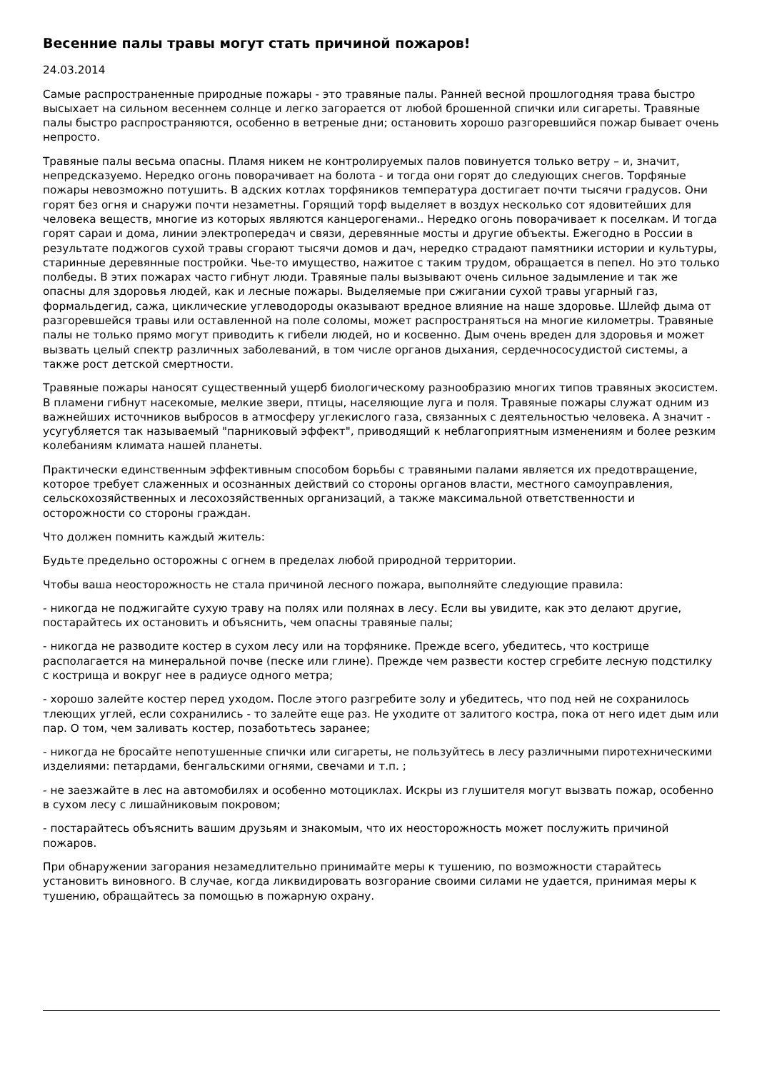Весенние палы травы могут стать причиной пожаров!
24.03.2014
Самые распространенные природные пожары - это травяные палы. Ранней весной прошлогодняя трава быстро высыхает на сильном весеннем солнце и легко загорается от любой брошенной спички или сигареты. Травяные палы быстро распространяются, особенно в ветреные дни; остановить хорошо разгоревшийся пожар бывает очень непросто.
Травяные палы весьма опасны. Пламя никем не контролируемых палов повинуется только ветру – и, значит, непредсказуемо. Нередко огонь поворачивает на болота - и тогда они горят до следующих снегов. Торфяные пожары невозможно потушить. В адских котлах торфяников температура достигает почти тысячи градусов. Они горят без огня и снаружи почти незаметны. Горящий торф выделяет в воздух несколько сот ядовитейших для человека веществ, многие из которых являются канцерогенами.. Нередко огонь поворачивает к поселкам. И тогда горят сараи и дома, линии электропередач и связи, деревянные мосты и другие объекты. Ежегодно в России в результате поджогов сухой травы сгорают тысячи домов и дач, нередко страдают памятники истории и культуры, старинные деревянные постройки. Чье-то имущество, нажитое с таким трудом, обращается в пепел. Но это только полбеды. В этих пожарах часто гибнут люди. Травяные палы вызывают очень сильное задымление и так же опасны для здоровья людей, как и лесные пожары. Выделяемые при сжигании сухой травы угарный газ, формальдегид, сажа, циклические углеводороды оказывают вредное влияние на наше здоровье. Шлейф дыма от разгоревшейся травы или оставленной на поле соломы, может распространяться на многие километры. Травяные палы не только прямо могут приводить к гибели людей, но и косвенно. Дым очень вреден для здоровья и может вызвать целый спектр различных заболеваний, в том числе органов дыхания, сердечнососудистой системы, а также рост детской смертности.
Травяные пожары наносят существенный ущерб биологическому разнообразию многих типов травяных экосистем. В пламени гибнут насекомые, мелкие звери, птицы, населяющие луга и поля. Травяные пожары служат одним из важнейших источников выбросов в атмосферу углекислого газа, связанных с деятельностью человека. А значит - усугубляется так называемый "парниковый эффект", приводящий к неблагоприятным изменениям и более резким колебаниям климата нашей планеты.
Практически единственным эффективным способом борьбы с травяными палами является их предотвращение, которое требует слаженных и осознанных действий со стороны органов власти, местного самоуправления, сельскохозяйственных и лесохозяйственных организаций, а также максимальной ответственности и осторожности со стороны граждан.
Что должен помнить каждый житель:
Будьте предельно осторожны с огнем в пределах любой природной территории.
Чтобы ваша неосторожность не стала причиной лесного пожара, выполняйте следующие правила:
- никогда не поджигайте сухую траву на полях или полянах в лесу. Если вы увидите, как это делают другие, постарайтесь их остановить и объяснить, чем опасны травяные палы;
- никогда не разводите костер в сухом лесу или на торфянике. Прежде всего, убедитесь, что кострище располагается на минеральной почве (песке или глине). Прежде чем развести костер сгребите лесную подстилку с кострища и вокруг нее в радиусе одного метра;
- хорошо залейте костер перед уходом. После этого разгребите золу и убедитесь, что под ней не сохранилось тлеющих углей, если сохранились - то залейте еще раз. Не уходите от залитого костра, пока от него идет дым или пар. О том, чем заливать костер, позаботьтесь заранее;
- никогда не бросайте непотушенные спички или сигареты, не пользуйтесь в лесу различными пиротехническими изделиями: петардами, бенгальскими огнями, свечами и т.п. ;
- не заезжайте в лес на автомобилях и особенно мотоциклах. Искры из глушителя могут вызвать пожар, особенно в сухом лесу с лишайниковым покровом;
- постарайтесь объяснить вашим друзьям и знакомым, что их неосторожность может послужить причиной пожаров.
При обнаружении загорания незамедлительно принимайте меры к тушению, по возможности старайтесь установить виновного. В случае, когда ликвидировать возгорание своими силами не удается, принимая меры к тушению, обращайтесь за помощью в пожарную охрану.